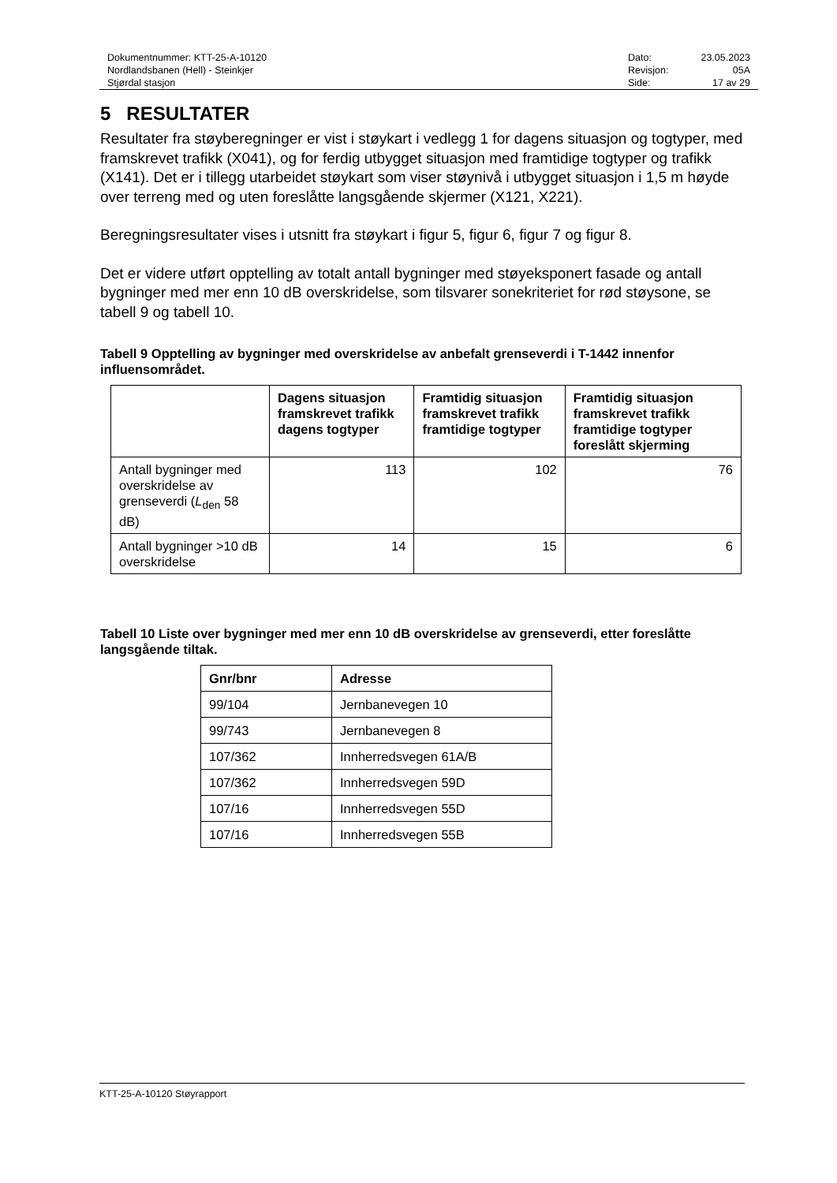Dokumentnummer: KTT-25-A-10120
Nordlandsbanen (Hell) - Steinkjer
Stjørdal stasjon
Dato: 23.05.2023 Revisjon: 05A Side: 17 av 29
5 RESULTATER
Resultater fra støyberegninger er vist i støykart i vedlegg 1 for dagens situasjon og togtyper, med framskrevet trafikk (X041), og for ferdig utbygget situasjon med framtidige togtyper og trafikk (X141). Det er i tillegg utarbeidet støykart som viser støynivå i utbygget situasjon i 1,5 m høyde over terreng med og uten foreslåtte langsgående skjermer (X121, X221).
Beregningsresultater vises i utsnitt fra støykart i figur 5, figur 6, figur 7 og figur 8.
Det er videre utført opptelling av totalt antall bygninger med støyeksponert fasade og antall bygninger med mer enn 10 dB overskridelse, som tilsvarer sonekriteriet for rød støysone, se tabell 9 og tabell 10.
Tabell 9 Opptelling av bygninger med overskridelse av anbefalt grenseverdi i T-1442 innenfor influensområdet.
| | Dagens situasjon framskrevet trafikk dagens togtyper | Framtidig situasjon framskrevet trafikk framtidige togtyper | Framtidig situasjon framskrevet trafikk framtidige togtyper foreslått skjerming |
| --- | --- | --- | --- |
| Antall bygninger med overskridelse av grenseverdi ( L<sub>den</sub> 58 dB) | 113 | 102 | 76 |
| Antall bygninger >10 dB overskridelse | 14 | 15 | 6 |
Tabell 10 Liste over bygninger med mer enn 10 dB overskridelse av grenseverdi, etter foreslåtte langsgående tiltak.
| Gnr/bnr | Adresse |
| --- | --- |
| 99/104 | Jernbanevegen 10 |
| 99/743 | Jernbanevegen 8 |
| 107/362 | Innherredsvegen 61A/B |
| 107/362 | Innherredsvegen 59D |
| 107/16 | Innherredsvegen 55D |
| 107/16 | Innherredsvegen 55B |
KTT-25-A-10120 Støyrapport